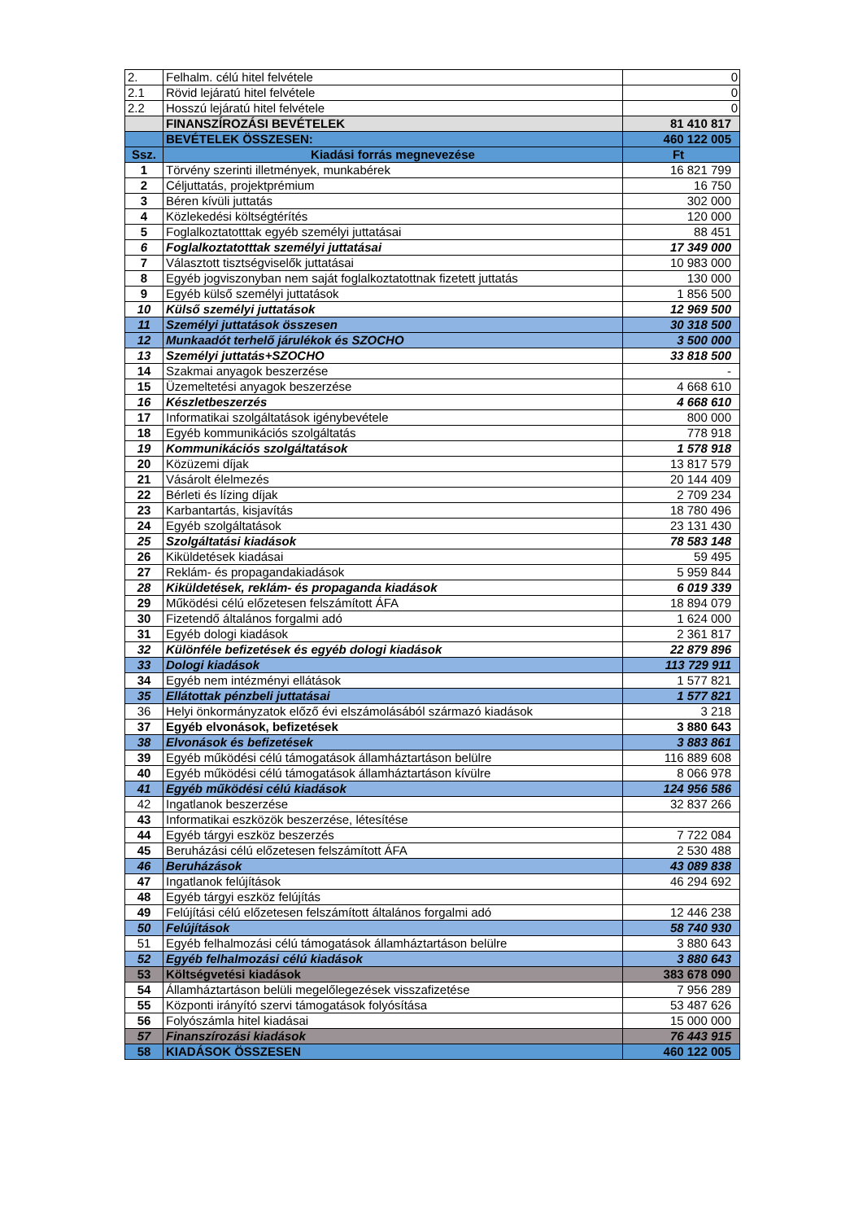| 2. | Felhalm. célú hitel felvétele | 0 |
| 2.1 | Rövid lejáratú hitel felvétele | 0 |
| 2.2 | Hosszú lejáratú hitel felvétele | 0 |
| | FINANSZÍROZÁSI BEVÉTELEK | 81 410 817 |
| | BEVÉTELEK ÖSSZESEN: | 460 122 005 |
| Ssz. | Kiadási forrás megnevezése | Ft |
| 1 | Törvény szerinti illetmények, munkabérek | 16 821 799 |
| 2 | Céljuttatás, projektprémium | 16 750 |
| 3 | Béren kívüli juttatás | 302 000 |
| 4 | Közlekedési költségtérítés | 120 000 |
| 5 | Foglalkoztatotttak egyéb személyi juttatásai | 88 451 |
| 6 | Foglalkoztatotttak személyi juttatásai | 17 349 000 |
| 7 | Választott tisztségviselők juttatásai | 10 983 000 |
| 8 | Egyéb jogviszonyban nem saját foglalkoztatottnak fizetett juttatás | 130 000 |
| 9 | Egyéb külső személyi juttatások | 1 856 500 |
| 10 | Külső személyi juttatások | 12 969 500 |
| 11 | Személyi juttatások összesen | 30 318 500 |
| 12 | Munkaadót terhelő járulékok és SZOCHO | 3 500 000 |
| 13 | Személyi juttatás+SZOCHO | 33 818 500 |
| 14 | Szakmai anyagok beszerzése | - |
| 15 | Üzemeltetési anyagok beszerzése | 4 668 610 |
| 16 | Készletbeszerzés | 4 668 610 |
| 17 | Informatikai szolgáltatások igénybevétele | 800 000 |
| 18 | Egyéb kommunikációs szolgáltatás | 778 918 |
| 19 | Kommunikációs szolgáltatások | 1 578 918 |
| 20 | Közüzemi díjak | 13 817 579 |
| 21 | Vásárolt élelmezés | 20 144 409 |
| 22 | Bérleti és lízing díjak | 2 709 234 |
| 23 | Karbantartás, kisjavítás | 18 780 496 |
| 24 | Egyéb szolgáltatások | 23 131 430 |
| 25 | Szolgáltatási kiadások | 78 583 148 |
| 26 | Kiküldetések kiadásai | 59 495 |
| 27 | Reklám- és propagandakiadások | 5 959 844 |
| 28 | Kiküldetések, reklám- és propaganda kiadások | 6 019 339 |
| 29 | Működési célú előzetesen felszámított ÁFA | 18 894 079 |
| 30 | Fizetendő általános forgalmi adó | 1 624 000 |
| 31 | Egyéb dologi kiadások | 2 361 817 |
| 32 | Különféle befizetések és egyéb dologi kiadások | 22 879 896 |
| 33 | Dologi kiadások | 113 729 911 |
| 34 | Egyéb nem intézményi ellátások | 1 577 821 |
| 35 | Ellátottak pénzbeli juttatásai | 1 577 821 |
| 36 | Helyi önkormányzatok előző évi elszámolásából származó kiadások | 3 218 |
| 37 | Egyéb elvonások, befizetések | 3 880 643 |
| 38 | Elvonások és befizetések | 3 883 861 |
| 39 | Egyéb működési célú támogatások államháztartáson belülre | 116 889 608 |
| 40 | Egyéb működési célú támogatások államháztartáson kívülre | 8 066 978 |
| 41 | Egyéb működési célú kiadások | 124 956 586 |
| 42 | Ingatlanok beszerzése | 32 837 266 |
| 43 | Informatikai eszközök beszerzése, létesítése | |
| 44 | Egyéb tárgyi eszköz beszerzés | 7 722 084 |
| 45 | Beruházási célú előzetesen felszámított ÁFA | 2 530 488 |
| 46 | Beruházások | 43 089 838 |
| 47 | Ingatlanok felújítások | 46 294 692 |
| 48 | Egyéb tárgyi eszköz felújítás | |
| 49 | Felújítási célú előzetesen felszámított általános forgalmi adó | 12 446 238 |
| 50 | Felújítások | 58 740 930 |
| 51 | Egyéb felhalmozási célú támogatások államháztartáson belülre | 3 880 643 |
| 52 | Egyéb felhalmozási célú kiadások | 3 880 643 |
| 53 | Költségvetési kiadások | 383 678 090 |
| 54 | Államháztartáson belüli megelőlegezések visszafizetése | 7 956 289 |
| 55 | Központi irányító szervi támogatások folyósítása | 53 487 626 |
| 56 | Folyószámla hitel kiadásai | 15 000 000 |
| 57 | Finanszírozási kiadások | 76 443 915 |
| 58 | KIADÁSOK ÖSSZESEN | 460 122 005 |